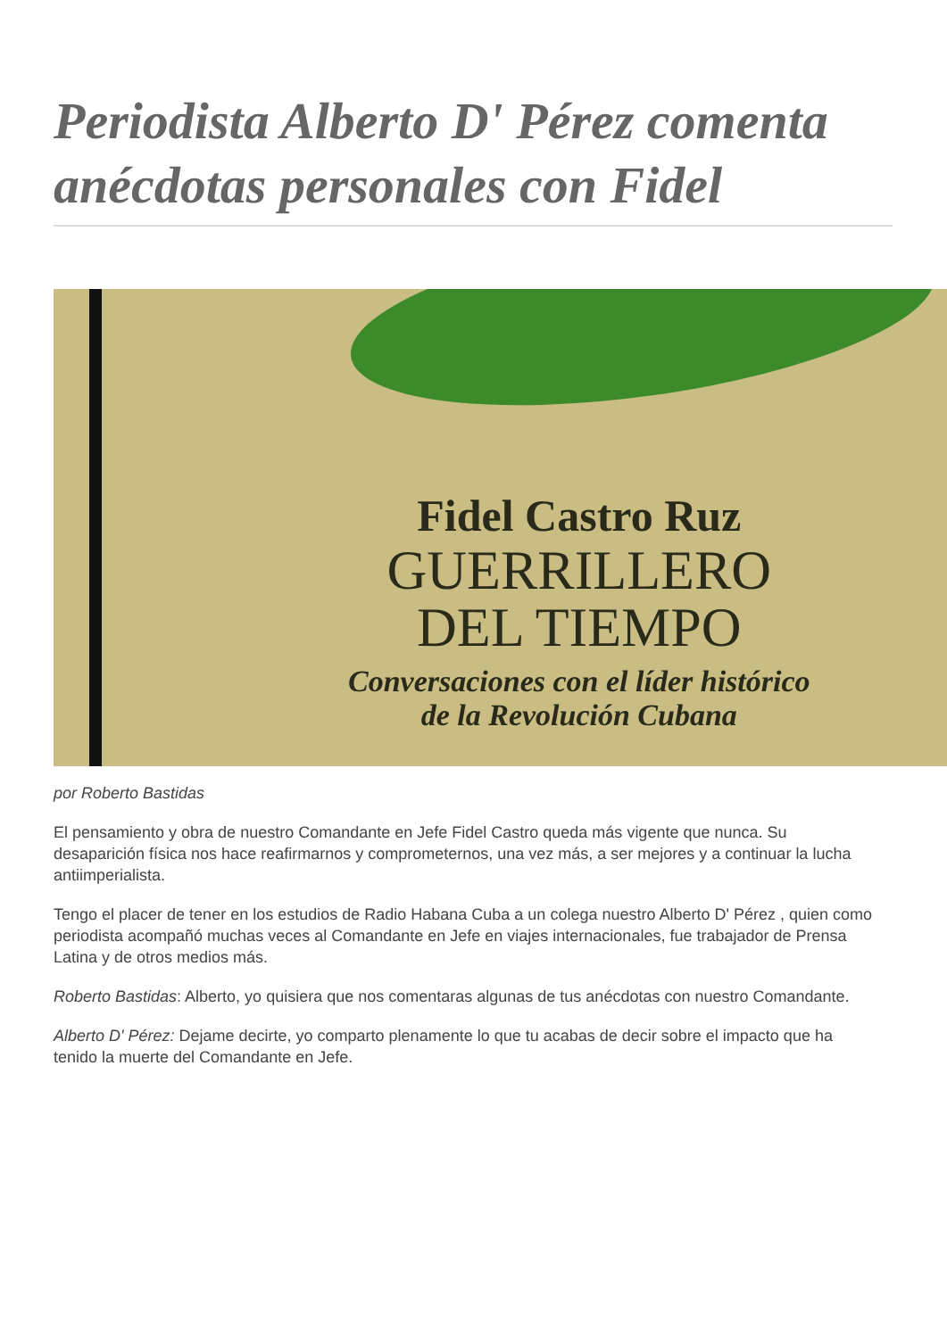Periodista Alberto D' Pérez comenta anécdotas personales con Fidel
Fidel Castro Ruz
GUERRILLERO
DEL TIEMPO
Conversaciones con el líder histórico
de la Revolución Cubana
por Roberto Bastidas
El pensamiento y obra de nuestro Comandante en Jefe Fidel Castro queda más vigente que nunca. Su desaparición física nos hace reafirmarnos y comprometernos, una vez más, a ser mejores y a continuar la lucha antiimperialista.
Tengo el placer de tener en los estudios de Radio Habana Cuba a un colega nuestro Alberto D' Pérez , quien como periodista acompañó muchas veces al Comandante en Jefe en viajes internacionales, fue trabajador de Prensa Latina y de otros medios más.
Roberto Bastidas: Alberto, yo quisiera que nos comentaras algunas de tus anécdotas con nuestro Comandante.
Alberto D' Pérez: Dejame decirte, yo comparto plenamente lo que tu acabas de decir sobre el impacto que ha tenido la muerte del Comandante en Jefe.